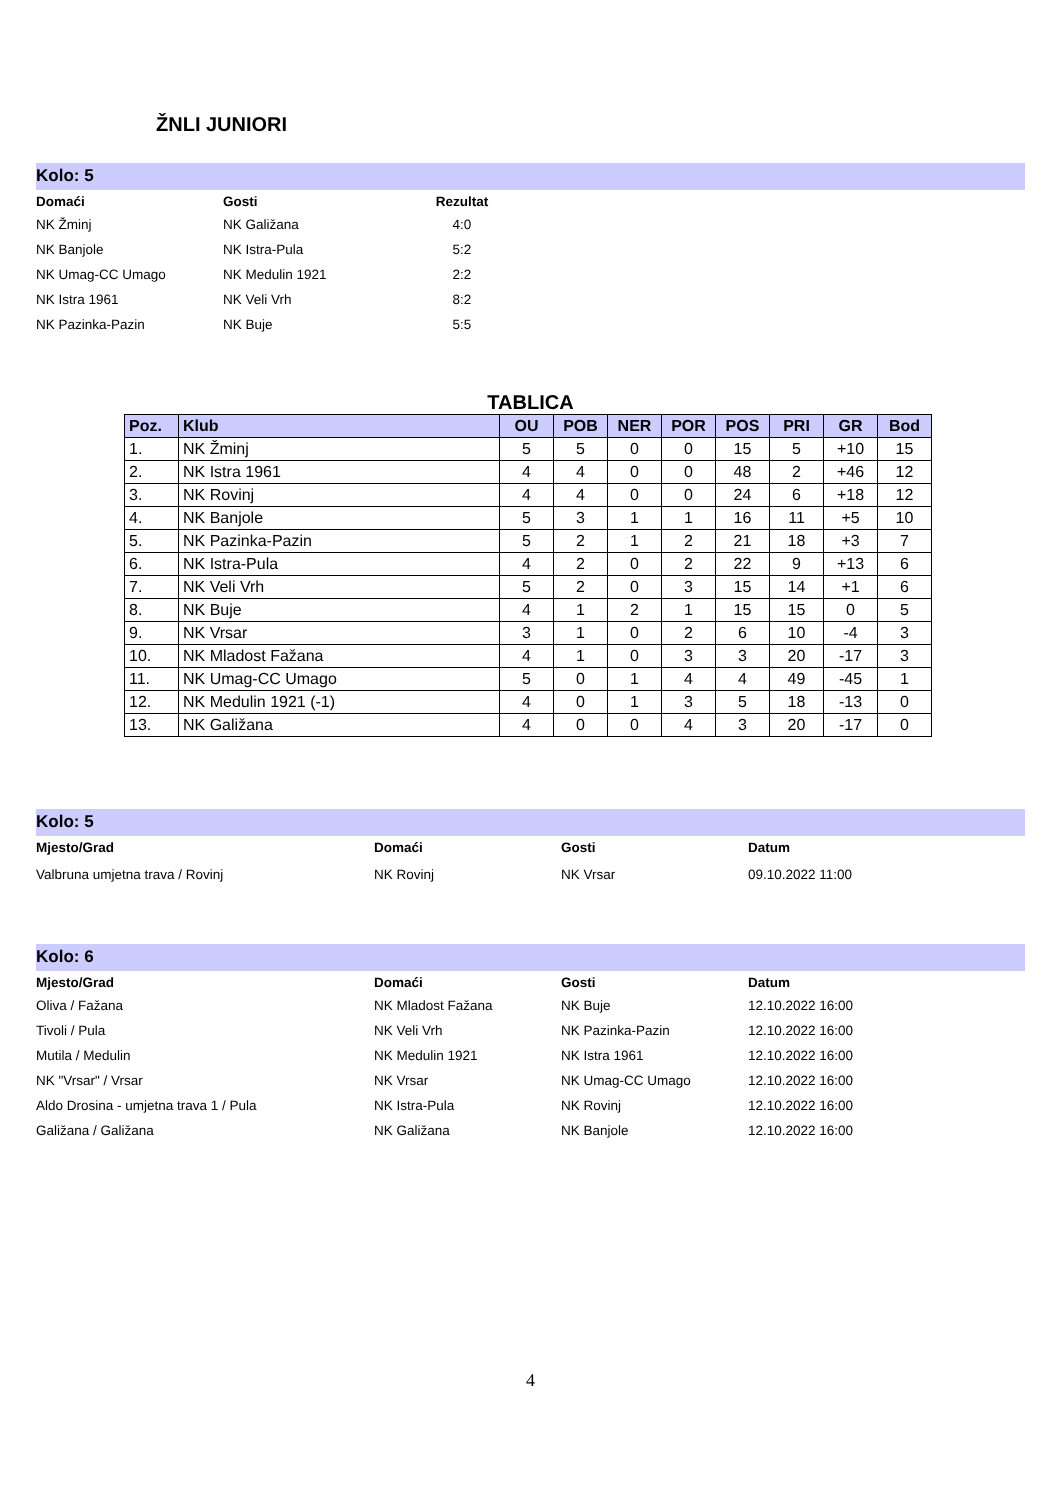ŽNLI JUNIORI
Kolo: 5
| Domaći | Gosti | Rezultat |
| --- | --- | --- |
| NK Žminj | NK Galižana | 4:0 |
| NK Banjole | NK Istra-Pula | 5:2 |
| NK Umag-CC Umago | NK Medulin 1921 | 2:2 |
| NK Istra 1961 | NK Veli Vrh | 8:2 |
| NK Pazinka-Pazin | NK Buje | 5:5 |
TABLICA
| Poz. | Klub | OU | POB | NER | POR | POS | PRI | GR | Bod |
| --- | --- | --- | --- | --- | --- | --- | --- | --- | --- |
| 1. | NK Žminj | 5 | 5 | 0 | 0 | 15 | 5 | +10 | 15 |
| 2. | NK Istra 1961 | 4 | 4 | 0 | 0 | 48 | 2 | +46 | 12 |
| 3. | NK Rovinj | 4 | 4 | 0 | 0 | 24 | 6 | +18 | 12 |
| 4. | NK Banjole | 5 | 3 | 1 | 1 | 16 | 11 | +5 | 10 |
| 5. | NK Pazinka-Pazin | 5 | 2 | 1 | 2 | 21 | 18 | +3 | 7 |
| 6. | NK Istra-Pula | 4 | 2 | 0 | 2 | 22 | 9 | +13 | 6 |
| 7. | NK Veli Vrh | 5 | 2 | 0 | 3 | 15 | 14 | +1 | 6 |
| 8. | NK Buje | 4 | 1 | 2 | 1 | 15 | 15 | 0 | 5 |
| 9. | NK Vrsar | 3 | 1 | 0 | 2 | 6 | 10 | -4 | 3 |
| 10. | NK Mladost Fažana | 4 | 1 | 0 | 3 | 3 | 20 | -17 | 3 |
| 11. | NK Umag-CC Umago | 5 | 0 | 1 | 4 | 4 | 49 | -45 | 1 |
| 12. | NK Medulin 1921 (-1) | 4 | 0 | 1 | 3 | 5 | 18 | -13 | 0 |
| 13. | NK Galižana | 4 | 0 | 0 | 4 | 3 | 20 | -17 | 0 |
Kolo: 5
| Mjesto/Grad | Domaći | Gosti | Datum |
| --- | --- | --- | --- |
| Valbruna umjetna trava / Rovinj | NK Rovinj | NK Vrsar | 09.10.2022 11:00 |
Kolo: 6
| Mjesto/Grad | Domaći | Gosti | Datum |
| --- | --- | --- | --- |
| Oliva / Fažana | NK Mladost Fažana | NK Buje | 12.10.2022 16:00 |
| Tivoli / Pula | NK Veli Vrh | NK Pazinka-Pazin | 12.10.2022 16:00 |
| Mutila / Medulin | NK Medulin 1921 | NK Istra 1961 | 12.10.2022 16:00 |
| NK "Vrsar" / Vrsar | NK Vrsar | NK Umag-CC Umago | 12.10.2022 16:00 |
| Aldo Drosina - umjetna trava 1 / Pula | NK Istra-Pula | NK Rovinj | 12.10.2022 16:00 |
| Galižana / Galižana | NK Galižana | NK Banjole | 12.10.2022 16:00 |
4